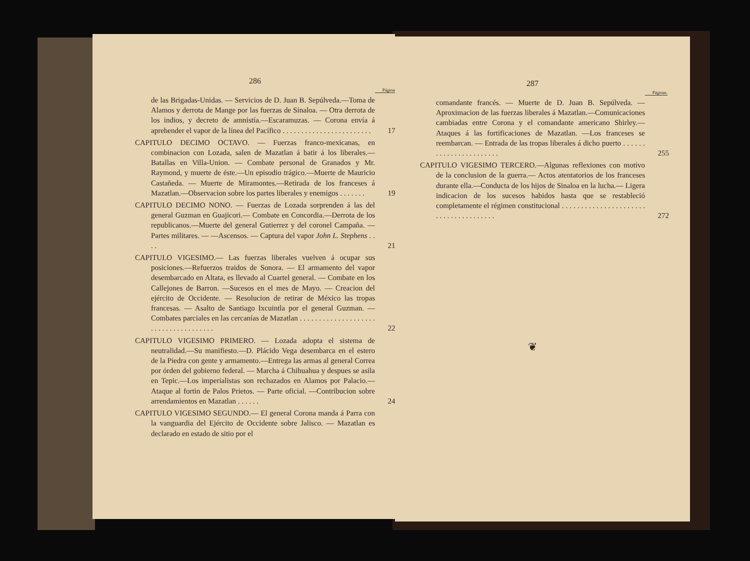286
Páginas.
de las Brigadas-Unidas. — Servicios de D. Juan B. Sepúlveda.—Toma de Alamos y derrota de Mange por las fuerzas de Sinaloa. — Otra derrota de los indios, y decreto de amnistía.—Escaramuzas. — Corona envía á aprehender el vapor de la línea del Pacífico . . . . . . . . . . . . . . . . . . . . . . . .
178
CAPITULO DECIMO OCTAVO. — Fuerzas franco-mexicanas, en combinacion con Lozada, salen de Mazatlan á batir á los liberales.—Batallas en Villa-Union. — Combate personal de Granados y Mr. Raymond, y muerte de éste.—Un episodio trágico.—Muerte de Mauricio Castañeda. — Muerte de Miramontes.—Retirada de los franceses á Mazatlan.—Observacion sobre los partes liberales y enemigos . . . . . . .
197
CAPITULO DECIMO NONO. — Fuerzas de Lozada sorprenden á las del general Guzman en Guajicori.— Combate en Concordia.—Derrota de los republicanos.—Muerte del general Gutierrez y del coronel Campaña. — Partes militares. — —Ascensos. — Captura del vapor John L. Stephens . . . .
210
CAPITULO VIGESIMO.— Las fuerzas liberales vuelven á ocupar sus posiciones.—Refuerzos traidos de Sonora. — El armamento del vapor desembarcado en Altata, es llevado al Cuartel general. — Combate en los Callejones de Barron. —Sucesos en el mes de Mayo. — Creacion del ejército de Occidente. — Resolucion de retirar de México las tropas francesas. — Asalto de Santiago Ixcuintla por el general Guzman. — Combates parciales en las cercanías de Mazatlan . . . . . . . . . . . . . . . . . . . . . . . . . . . . . . . . . . . . .
228
CAPITULO VIGESIMO PRIMERO. — Lozada adopta el sistema de neutralidad.—Su manifiesto.—D. Plácido Vega desembarca en el estero de la Piedra con gente y armamento.—Entrega las armas al general Correa por órden del gobierno federal. — Marcha á Chihuahua y despues se asila en Tepic.—Los imperialistas son rechazados en Alamos por Palacio.— Ataque al fortin de Palos Prietos. — Parte oficial. —Contribucion sobre arrendamientos en Mazatlan . . . . . .
242
CAPITULO VIGESIMO SEGUNDO.— El general Corona manda á Parra con la vanguardia del Ejército de Occidente sobre Jalisco. — Mazatlan es declarado en estado de sitio por el
287
Páginas.
comandante francés. — Muerte de D. Juan B. Sepúlveda. —Aproximacion de las fuerzas liberales á Mazatlan.—Comunicaciones cambiadas entre Corona y el comandante americano Shirley.— Ataques á las fortificaciones de Mazatlan. —Los franceses se reembarcan. — Entrada de las tropas liberales á dicho puerto . . . . . . . . . . . . . . . . . . . . . . .
255
CAPITULO VIGESIMO TERCERO.—Algunas reflexiones con motivo de la conclusion de la guerra.— Actos atentatorios de los franceses durante ella.—Conducta de los hijos de Sinaloa en la lucha.— Ligera indicacion de los sucesos habidos hasta que se restableció completamente el régimen constitucional . . . . . . . . . . . . . . . . . . . . . . . . . . . . . . . . . . . . . .
272
❦